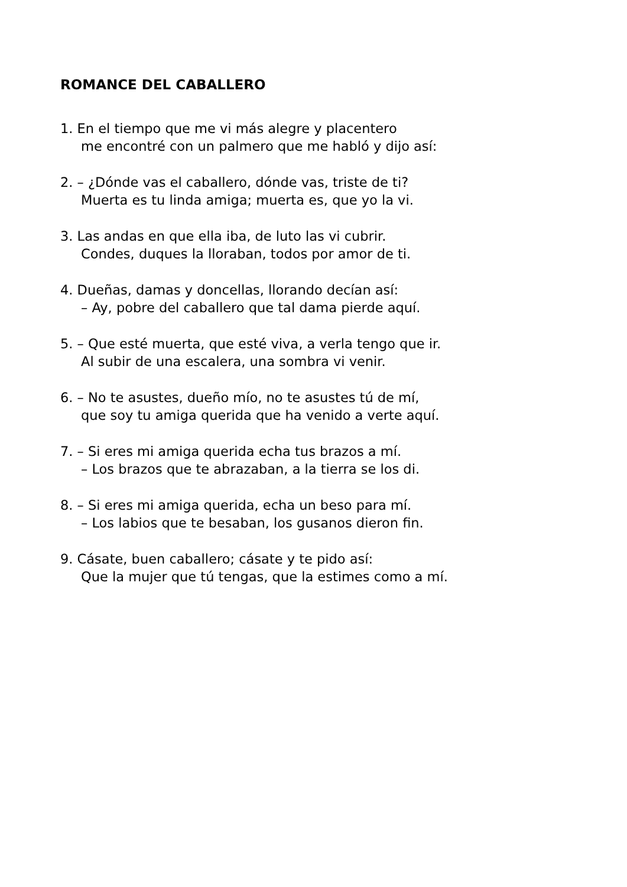ROMANCE DEL CABALLERO
1. En el tiempo que me vi más alegre y placentero
me encontré con un palmero que me habló y dijo así:
2. – ¿Dónde vas el caballero, dónde vas, triste de ti?
Muerta es tu linda amiga; muerta es, que yo la vi.
3. Las andas en que ella iba, de luto las vi cubrir.
Condes, duques la lloraban, todos por amor de ti.
4. Dueñas, damas y doncellas, llorando decían así:
– Ay, pobre del caballero que tal dama pierde aquí.
5. – Que esté muerta, que esté viva, a verla tengo que ir.
Al subir de una escalera, una sombra vi venir.
6. – No te asustes, dueño mío, no te asustes tú de mí,
que soy tu amiga querida que ha venido a verte aquí.
7. – Si eres mi amiga querida echa tus brazos a mí.
– Los brazos que te abrazaban, a la tierra se los di.
8. – Si eres mi amiga querida, echa un beso para mí.
– Los labios que te besaban, los gusanos dieron fin.
9. Cásate, buen caballero; cásate y te pido así:
Que la mujer que tú tengas, que la estimes como a mí.